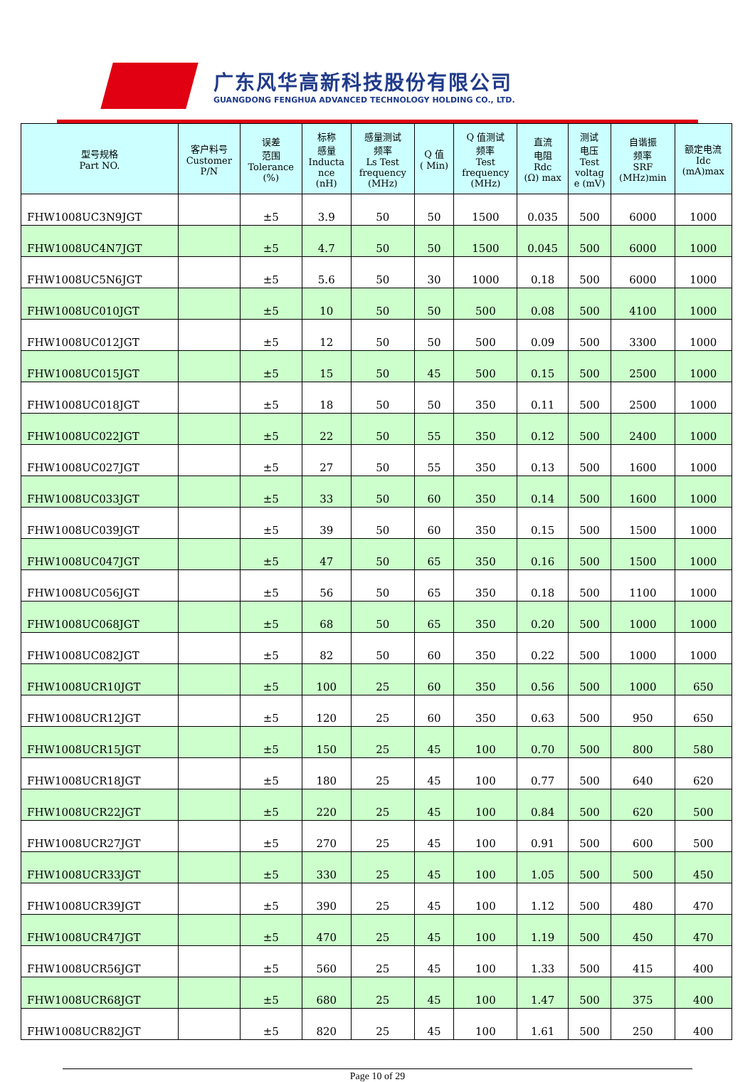广东风华高新科技股份有限公司
GUANGDONG FENGHUA ADVANCED TECHNOLOGY HOLDING CO., LTD.
| 型号规格 Part NO. | 客户料号 Customer P/N | 误差 范围 Tolerance (%) | 标称 感量 Inducta nce (nH) | 感量测试 频率 Ls Test frequency (MHz) | Q 值 ( Min) | Q 值测试 频率 Test frequency (MHz) | 直流 电阻 Rdc (Ω) max | 测试 电压 Test voltag e (mV) | 自谐振 频率 SRF (MHz)min | 额定电流 Idc (mA)max |
| --- | --- | --- | --- | --- | --- | --- | --- | --- | --- | --- |
| FHW1008UC3N9JGT | | ±5 | 3.9 | 50 | 50 | 1500 | 0.035 | 500 | 6000 | 1000 |
| FHW1008UC4N7JGT | | ±5 | 4.7 | 50 | 50 | 1500 | 0.045 | 500 | 6000 | 1000 |
| FHW1008UC5N6JGT | | ±5 | 5.6 | 50 | 30 | 1000 | 0.18 | 500 | 6000 | 1000 |
| FHW1008UC010JGT | | ±5 | 10 | 50 | 50 | 500 | 0.08 | 500 | 4100 | 1000 |
| FHW1008UC012JGT | | ±5 | 12 | 50 | 50 | 500 | 0.09 | 500 | 3300 | 1000 |
| FHW1008UC015JGT | | ±5 | 15 | 50 | 45 | 500 | 0.15 | 500 | 2500 | 1000 |
| FHW1008UC018JGT | | ±5 | 18 | 50 | 50 | 350 | 0.11 | 500 | 2500 | 1000 |
| FHW1008UC022JGT | | ±5 | 22 | 50 | 55 | 350 | 0.12 | 500 | 2400 | 1000 |
| FHW1008UC027JGT | | ±5 | 27 | 50 | 55 | 350 | 0.13 | 500 | 1600 | 1000 |
| FHW1008UC033JGT | | ±5 | 33 | 50 | 60 | 350 | 0.14 | 500 | 1600 | 1000 |
| FHW1008UC039JGT | | ±5 | 39 | 50 | 60 | 350 | 0.15 | 500 | 1500 | 1000 |
| FHW1008UC047JGT | | ±5 | 47 | 50 | 65 | 350 | 0.16 | 500 | 1500 | 1000 |
| FHW1008UC056JGT | | ±5 | 56 | 50 | 65 | 350 | 0.18 | 500 | 1100 | 1000 |
| FHW1008UC068JGT | | ±5 | 68 | 50 | 65 | 350 | 0.20 | 500 | 1000 | 1000 |
| FHW1008UC082JGT | | ±5 | 82 | 50 | 60 | 350 | 0.22 | 500 | 1000 | 1000 |
| FHW1008UCR10JGT | | ±5 | 100 | 25 | 60 | 350 | 0.56 | 500 | 1000 | 650 |
| FHW1008UCR12JGT | | ±5 | 120 | 25 | 60 | 350 | 0.63 | 500 | 950 | 650 |
| FHW1008UCR15JGT | | ±5 | 150 | 25 | 45 | 100 | 0.70 | 500 | 800 | 580 |
| FHW1008UCR18JGT | | ±5 | 180 | 25 | 45 | 100 | 0.77 | 500 | 640 | 620 |
| FHW1008UCR22JGT | | ±5 | 220 | 25 | 45 | 100 | 0.84 | 500 | 620 | 500 |
| FHW1008UCR27JGT | | ±5 | 270 | 25 | 45 | 100 | 0.91 | 500 | 600 | 500 |
| FHW1008UCR33JGT | | ±5 | 330 | 25 | 45 | 100 | 1.05 | 500 | 500 | 450 |
| FHW1008UCR39JGT | | ±5 | 390 | 25 | 45 | 100 | 1.12 | 500 | 480 | 470 |
| FHW1008UCR47JGT | | ±5 | 470 | 25 | 45 | 100 | 1.19 | 500 | 450 | 470 |
| FHW1008UCR56JGT | | ±5 | 560 | 25 | 45 | 100 | 1.33 | 500 | 415 | 400 |
| FHW1008UCR68JGT | | ±5 | 680 | 25 | 45 | 100 | 1.47 | 500 | 375 | 400 |
| FHW1008UCR82JGT | | ±5 | 820 | 25 | 45 | 100 | 1.61 | 500 | 250 | 400 |
Page 10 of 29